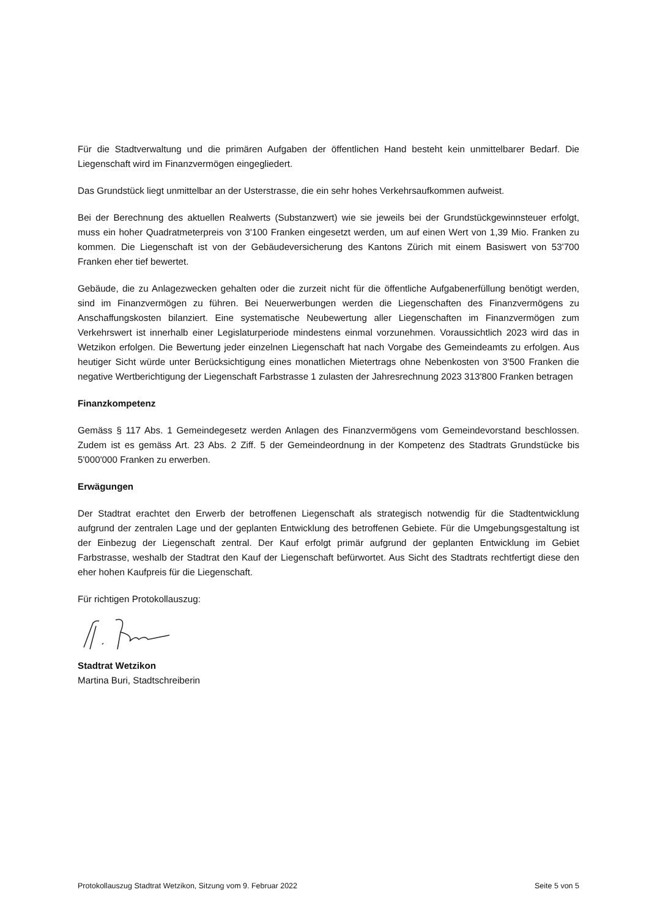Für die Stadtverwaltung und die primären Aufgaben der öffentlichen Hand besteht kein unmittelbarer Bedarf. Die Liegenschaft wird im Finanzvermögen eingegliedert.
Das Grundstück liegt unmittelbar an der Usterstrasse, die ein sehr hohes Verkehrsaufkommen aufweist.
Bei der Berechnung des aktuellen Realwerts (Substanzwert) wie sie jeweils bei der Grundstückgewinn­steuer erfolgt, muss ein hoher Quadratmeterpreis von 3'100 Franken eingesetzt werden, um auf einen Wert von 1,39 Mio. Franken zu kommen. Die Liegenschaft ist von der Gebäudeversicherung des Kantons Zürich mit einem Basiswert von 53'700 Franken eher tief bewertet.
Gebäude, die zu Anlagezwecken gehalten oder die zurzeit nicht für die öffentliche Aufgabenerfüllung benötigt werden, sind im Finanzvermögen zu führen. Bei Neuerwerbungen werden die Liegenschaften des Finanzvermögens zu Anschaffungskosten bilanziert. Eine systematische Neubewertung aller Liegen­schaften im Finanzvermögen zum Verkehrswert ist innerhalb einer Legislaturperiode mindestens einmal vorzunehmen. Voraussichtlich 2023 wird das in Wetzikon erfolgen. Die Bewertung jeder einzelnen Lie­genschaft hat nach Vorgabe des Gemeindeamts zu erfolgen. Aus heutiger Sicht würde unter Berücksich­tigung eines monatlichen Mietertrags ohne Nebenkosten von 3'500 Franken die negative Wertberichti­gung der Liegenschaft Farbstrasse 1 zulasten der Jahresrechnung 2023 313'800 Franken betragen
Finanzkompetenz
Gemäss § 117 Abs. 1 Gemeindegesetz werden Anlagen des Finanzvermögens vom Gemeindevorstand beschlossen. Zudem ist es gemäss Art. 23 Abs. 2 Ziff. 5 der Gemeindeordnung in der Kompetenz des Stadtrats Grundstücke bis 5'000'000 Franken zu erwerben.
Erwägungen
Der Stadtrat erachtet den Erwerb der betroffenen Liegenschaft als strategisch notwendig für die Stadt­entwicklung aufgrund der zentralen Lage und der geplanten Entwicklung des betroffenen Gebiete. Für die Umgebungsgestaltung ist der Einbezug der Liegenschaft zentral. Der Kauf erfolgt primär aufgrund der geplanten Entwicklung im Gebiet Farbstrasse, weshalb der Stadtrat den Kauf der Liegenschaft befür­wortet. Aus Sicht des Stadtrats rechtfertigt diese den eher hohen Kaufpreis für die Liegenschaft.
Für richtigen Protokollauszug:
Stadtrat Wetzikon
Martina Buri, Stadtschreiberin
Protokollauszug Stadtrat Wetzikon, Sitzung vom 9. Februar 2022 Seite 5 von 5